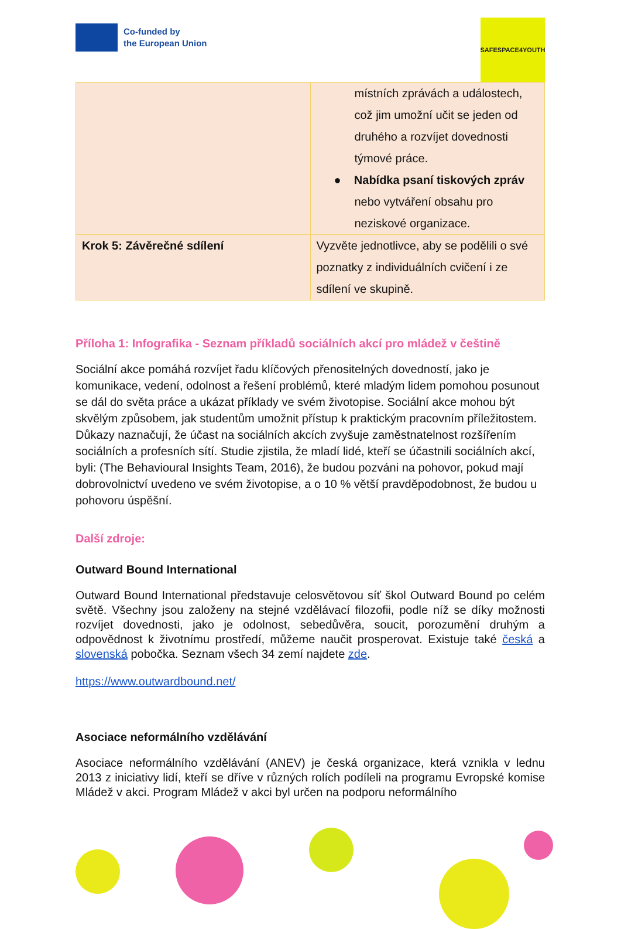Co-funded by
the European Union
SAFESPACE4YOUTH
| | místních zprávách a událostech, což jim umožní učit se jeden od druhého a rozvíjet dovednosti týmové práce. ● Nabídka psaní tiskových zpráv nebo vytváření obsahu pro neziskové organizace. |
| Krok 5: Závěrečné sdílení | Vyzvěte jednotlivce, aby se podělili o své poznatky z individuálních cvičení i ze sdílení ve skupině. |
Příloha 1: Infografika - Seznam příkladů sociálních akcí pro mládež v češtině
Sociální akce pomáhá rozvíjet řadu klíčových přenositelných dovedností, jako je komunikace, vedení, odolnost a řešení problémů, které mladým lidem pomohou posunout se dál do světa práce a ukázat příklady ve svém životopise. Sociální akce mohou být skvělým způsobem, jak studentům umožnit přístup k praktickým pracovním příležitostem. Důkazy naznačují, že účast na sociálních akcích zvyšuje zaměstnatelnost rozšířením sociálních a profesních sítí. Studie zjistila, že mladí lidé, kteří se účastnili sociálních akcí, byli: (The Behavioural Insights Team, 2016), že budou pozváni na pohovor, pokud mají dobrovolnictví uvedeno ve svém životopise, a o 10 % větší pravděpodobnost, že budou u pohovoru úspěšní.
Další zdroje:
Outward Bound International
Outward Bound International představuje celosvětovou síť škol Outward Bound po celém světě. Všechny jsou založeny na stejné vzdělávací filozofii, podle níž se díky možnosti rozvíjet dovednosti, jako je odolnost, sebedůvěra, soucit, porozumění druhým a odpovědnost k životnímu prostředí, můžeme naučit prosperovat. Existuje také česká a slovenská pobočka. Seznam všech 34 zemí najdete zde.
https://www.outwardbound.net/
Asociace neformálního vzdělávání
Asociace neformálního vzdělávání (ANEV) je česká organizace, která vznikla v lednu 2013 z iniciativy lidí, kteří se dříve v různých rolích podíleli na programu Evropské komise Mládež v akci. Program Mládež v akci byl určen na podporu neformálního